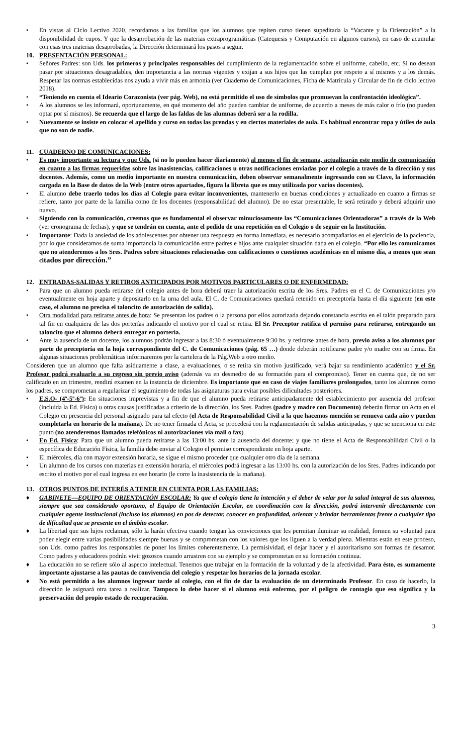• En vistas al Ciclo Lectivo 2020, recordamos a las familias que los alumnos que repiten curso tienen supeditada la “Vacante y la Orientación” a la disponibilidad de cupos. Y que la desaprobación de las materias extraprogramáticas (Catequesis y Computación en algunos cursos), en caso de acumular con esas tres materias desaprobadas, la Dirección determinará los pasos a seguir.
10. PRESENTACIÓN PERSONAL:
• Señores Padres: son Uds. los primeros y principales responsables del cumplimiento de la reglamentación sobre el uniforme, cabello, etc. Si no desean pasar por situaciones desagradables, den importancia a las normas vigentes y exijan a sus hijos que las cumplan por respeto a sí mismos y a los demás. Respetar las normas establecidas nos ayuda a vivir más en armonía (ver Cuaderno de Comunicaciones, Ficha de Matrícula y Circular de fin de ciclo lectivo 2018).
• “Teniendo en cuenta el Ideario Corazonista (ver pág. Web), no está permitido el uso de símbolos que promuevan la confrontación ideológica”.
• A los alumnos se les informará, oportunamente, en qué momento del año pueden cambiar de uniforme, de acuerdo a meses de más calor o frío (no pueden optar por sí mismos). Se recuerda que el largo de las faldas de las alumnas deberá ser a la rodilla.
• Nuevamente se insiste en colocar el apellido y curso en todas las prendas y en ciertos materiales de aula. Es habitual encontrar ropa y útiles de aula que no son de nadie.
11. CUADERNO DE COMUNICACIONES:
• Es muy importante su lectura y que Uds. (si no lo pueden hacer diariamente) al menos el fin de semana, actualizarán este medio de comunicación en cuanto a las firmas requeridas sobre las inasistencias, calificaciones u otras notificaciones enviadas por el colegio a través de la dirección y sus docentes. Además, como un medio importante en nuestra comunicación, deben observar semanalmente ingresando con su Clave, la información cargada en la Base de datos de la Web (entre otros apartados, figura la libreta que es muy utilizada por varios docentes).
• El alumno debe traerlo todos los días al Colegio para evitar inconvenientes, mantenerlo en buenas condiciones y actualizado en cuanto a firmas se refiere, tanto por parte de la familia como de los docentes (responsabilidad del alumno). De no estar presentable, le será retirado y deberá adquirir uno nuevo.
• Siguiendo con la comunicación, creemos que es fundamental el observar minuciosamente las “Comunicaciones Orientadoras” a través de la Web (ver cronograma de fechas), y que se tendrán en cuenta, ante el pedido de una repetición en el Colegio o de seguir en la Institución.
• Importante: Dada la ansiedad de los adolescentes por obtener una respuesta en forma inmediata, es necesario acompañarlos en el ejercicio de la paciencia, por lo que consideramos de suma importancia la comunicación entre padres e hijos ante cualquier situación dada en el colegio. “Por ello les comunicamos que no atenderemos a los Sres. Padres sobre situaciones relacionadas con calificaciones o cuestiones académicas en el mismo día, a menos que sean citados por dirección.”
12. ENTRADAS-SALIDAS Y RETIROS ANTICIPADOS POR MOTIVOS PARTICULARES O DE ENFERMEDAD:
• Para que un alumno pueda retirarse del colegio antes de hora deberá traer la autorización escrita de los Sres. Padres en el C. de Comunicaciones y/o eventualmente en hoja aparte y depositarlo en la urna del aula. El C. de Comunicaciones quedará retenido en preceptoría hasta el día siguiente (en este caso, el alumno no precisa el taloncito de autorización de salida).
• Otra modalidad para retirarse antes de hora: Se presentan los padres o la persona por ellos autorizada dejando constancia escrita en el talón preparado para tal fin en cualquiera de las dos porterías indicando el motivo por el cual se retira. El Sr. Preceptor ratifica el permiso para retirarse, entregando un taloncito que el alumno deberá entregar en portería.
• Ante la ausencia de un docente, los alumnos podrán ingresar a las 8:30 ó eventualmente 9:30 hs. y retirarse antes de hora, previo aviso a los alumnos por parte de preceptoría en la hoja correspondiente del C. de Comunicaciones (pág. 65 …) donde deberán notificarse padre y/o madre con su firma. En algunas situaciones problemáticas informaremos por la cartelera de la Pág.Web u otro medio.
Consideren que un alumno que falta asiduamente a clase, a evaluaciones, o se retira sin motivo justificado, verá bajar su rendimiento académico y el Sr. Profesor podrá evaluarlo a su regreso sin previo aviso (además va en desmedro de su formación para el compromiso). Tener en cuenta que, de no ser calificado en un trimestre, rendirá examen en la instancia de diciembre. Es importante que en caso de viajes familiares prolongados, tanto los alumnos como los padres, se comprometan a regularizar el seguimiento de todas las asignaturas para evitar posibles dificultades posteriores.
• E.S.O- (4º-5º-6º): En situaciones imprevistas y a fin de que el alumno pueda retirarse anticipadamente del establecimiento por ausencia del profesor (incluida la Ed. Física) u otras causas justificadas a criterio de la dirección, los Sres. Padres (padre y madre con Documento) deberán firmar un Acta en el Colegio en presencia del personal asignado para tal efecto (el Acta de Responsabilidad Civil a la que hacemos mención se renueva cada año y pueden completarla en horario de la mañana). De no tener firmada el Acta, se procederá con la reglamentación de salidas anticipadas, y que se menciona en este punto (no atenderemos llamados telefónicos ni autorizaciones vía mail o fax).
• En Ed. Física: Para que un alumno pueda retirarse a las 13:00 hs. ante la ausencia del docente; y que no tiene el Acta de Responsabilidad Civil o la específica de Educación Física, la familia debe enviar al Colegio el permiso correspondiente en hoja aparte.
• El miércoles, día con mayor extensión horaria, se sigue el mismo proceder que cualquier otro día de la semana.
• Un alumno de los cursos con materias en extensión horaria, el miércoles podrá ingresar a las 13:00 hs. con la autorización de los Sres. Padres indicando por escrito el motivo por el cual ingresa en ese horario (le corre la inasistencia de la mañana).
13. OTROS PUNTOS DE INTERÉS A TENER EN CUENTA POR LAS FAMILIAS:
♦ GABINETE—EQUIPO DE ORIENTACIÓN ESCOLAR: Ya que el colegio tiene la intención y el deber de velar por la salud integral de sus alumnos, siempre que sea considerado oportuno, el Equipo de Orientación Escolar, en coordinación con la dirección, podrá intervenir directamente con cualquier agente institucional (incluso los alumnos) en pos de detectar, conocer en profundidad, orientar y brindar herramientas frente a cualquier tipo de dificultad que se presente en el ámbito escolar.
♦ La libertad que sus hijos reclaman, sólo la harán efectiva cuando tengan las convicciones que les permitan iluminar su realidad, formen su voluntad para poder elegir entre varias posibilidades siempre buenas y se comprometan con los valores que los liguen a la verdad plena. Mientras están en este proceso, son Uds. como padres los responsables de poner los límites coherentemente. La permisividad, el dejar hacer y el autoritarismo son formas de desamor. Como padres y educadores podrán vivir gozosos cuando arrastren con su ejemplo y se comprometan en su formación continua.
♦ La educación no se refiere sólo al aspecto intelectual. Tenemos que trabajar en la formación de la voluntad y de la afectividad. Para ésto, es sumamente importante ajustarse a las pautas de convivencia del colegio y respetar los horarios de la jornada escolar.
♦ No está permitido a los alumnos ingresar tarde al colegio, con el fin de dar la evaluación de un determinado Profesor. En caso de hacerlo, la dirección le asignará otra tarea a realizar. Tampoco lo debe hacer si el alumno está enfermo, por el peligro de contagio que eso significa y la preservación del propio estado de recuperación.
3